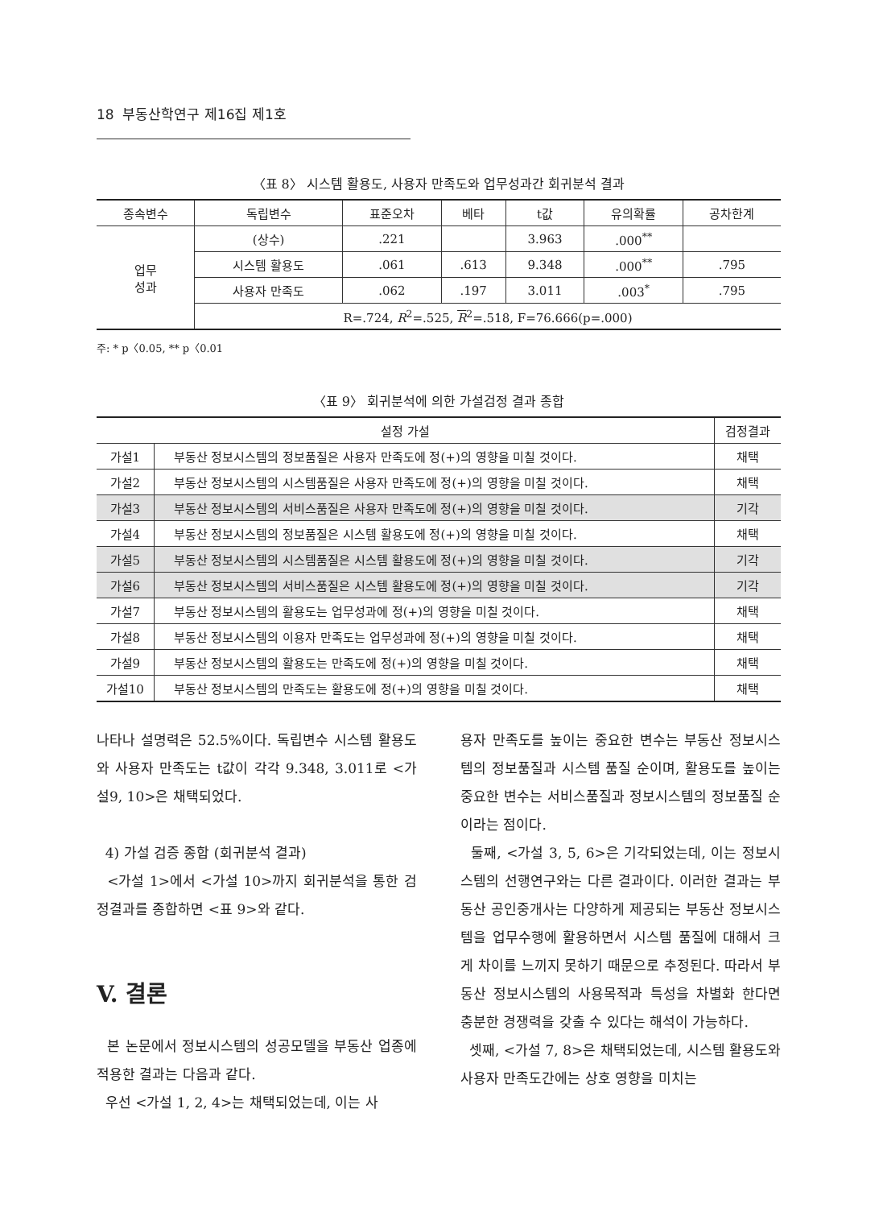18 부동산학연구 제16집 제1호
〈표 8〉 시스템 활용도, 사용자 만족도와 업무성과간 회귀분석 결과
| 종속변수 | 독립변수 | 표준오차 | 베타 | t값 | 유의확률 | 공차한계 |
| --- | --- | --- | --- | --- | --- | --- |
| 업무 성과 | (상수) | .221 | | 3.963 | .000<sup>**</sup> | |
| | 시스템 활용도 | .061 | .613 | 9.348 | .000<sup>**</sup> | .795 |
| | 사용자 만족도 | .062 | .197 | 3.011 | .003<sup>*</sup> | .795 |
| | R=.724, R<sup>2</sup>=.525, R<sup>2</sup>=.518, F=76.666(p=.000) | | | | | |
주: * p〈0.05, ** p〈0.01
〈표 9〉 회귀분석에 의한 가설검정 결과 종합
| 설정 가설 | | 검정결과 |
| --- | --- | --- |
| 가설1 | 부동산 정보시스템의 정보품질은 사용자 만족도에 정(+)의 영향을 미칠 것이다. | 채택 |
| 가설2 | 부동산 정보시스템의 시스템품질은 사용자 만족도에 정(+)의 영향을 미칠 것이다. | 채택 |
| 가설3 | 부동산 정보시스템의 서비스품질은 사용자 만족도에 정(+)의 영향을 미칠 것이다. | 기각 |
| 가설4 | 부동산 정보시스템의 정보품질은 시스템 활용도에 정(+)의 영향을 미칠 것이다. | 채택 |
| 가설5 | 부동산 정보시스템의 시스템품질은 시스템 활용도에 정(+)의 영향을 미칠 것이다. | 기각 |
| 가설6 | 부동산 정보시스템의 서비스품질은 시스템 활용도에 정(+)의 영향을 미칠 것이다. | 기각 |
| 가설7 | 부동산 정보시스템의 활용도는 업무성과에 정(+)의 영향을 미칠 것이다. | 채택 |
| 가설8 | 부동산 정보시스템의 이용자 만족도는 업무성과에 정(+)의 영향을 미칠 것이다. | 채택 |
| 가설9 | 부동산 정보시스템의 활용도는 만족도에 정(+)의 영향을 미칠 것이다. | 채택 |
| 가설10 | 부동산 정보시스템의 만족도는 활용도에 정(+)의 영향을 미칠 것이다. | 채택 |
나타나 설명력은 52.5%이다. 독립변수 시스템 활용도와 사용자 만족도는 t값이 각각 9.348, 3.011로 <가설9, 10>은 채택되었다.
4) 가설 검증 종합 (회귀분석 결과)
<가설 1>에서 <가설 10>까지 회귀분석을 통한 검정결과를 종합하면 <표 9>와 같다.
V. 결론
본 논문에서 정보시스템의 성공모델을 부동산 업종에 적용한 결과는 다음과 같다.
우선 <가설 1, 2, 4>는 채택되었는데, 이는 사
용자 만족도를 높이는 중요한 변수는 부동산 정보시스템의 정보품질과 시스템 품질 순이며, 활용도를 높이는 중요한 변수는 서비스품질과 정보시스템의 정보품질 순이라는 점이다.
둘째, <가설 3, 5, 6>은 기각되었는데, 이는 정보시스템의 선행연구와는 다른 결과이다. 이러한 결과는 부동산 공인중개사는 다양하게 제공되는 부동산 정보시스템을 업무수행에 활용하면서 시스템 품질에 대해서 크게 차이를 느끼지 못하기 때문으로 추정된다. 따라서 부동산 정보시스템의 사용목적과 특성을 차별화 한다면 충분한 경쟁력을 갖출 수 있다는 해석이 가능하다.
셋째, <가설 7, 8>은 채택되었는데, 시스템 활용도와 사용자 만족도간에는 상호 영향을 미치는